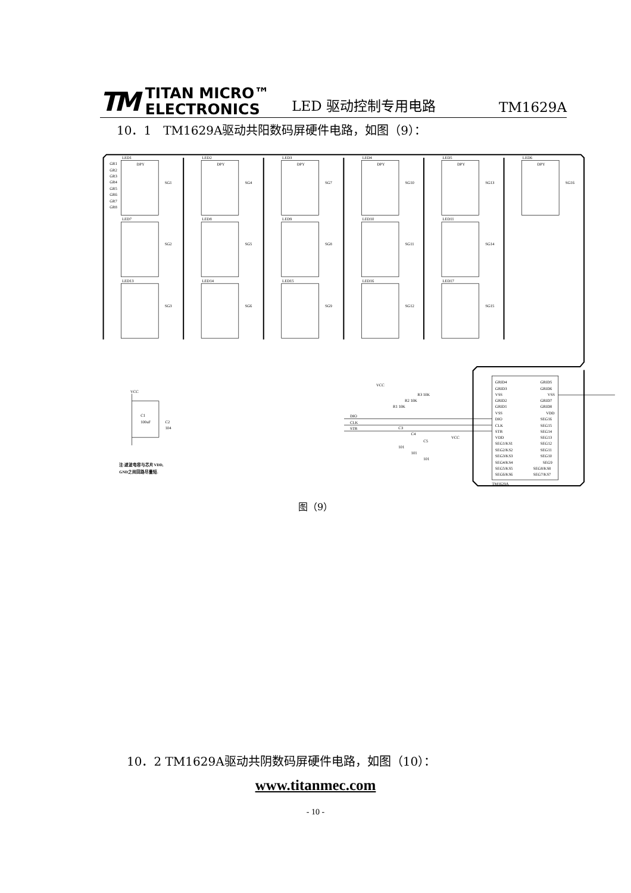TM TITAN MICRO™
ELECTRONICS
LED 驱动控制专用电路
TM1629A
10．1　TM1629A驱动共阳数码屏硬件电路，如图（9）：
LED1
LED2
LED3
LED4
LED5
LED6
LED7
LED8
LED9
LED10
LED11
LED13
LED14
LED15
LED16
LED17
DPY
DPY
DPY
DPY
DPY
DPY
SG1
SG4
SG7
SG10
SG13
SG16
SG2
SG5
SG8
SG11
SG14
SG3
SG6
SG9
SG12
SG15
GR1
GR2
GR3
GR4
GR5
GR6
GR7
GR8
GRID4
GRID3
VSS
GRID2
GRID1
VSS
DIO
CLK
STB
VDD
SEG1/KS1
SEG2/KS2
SEG3/KS3
SEG4/KS4
SEG5/KS5
SEG6/KS6
GRID5
GRID6
VSS
GRID7
GRID8
VDD
SEG16
SEG15
SEG14
SEG13
SEG12
SEG11
SEG10
SEG9
SEG8/KS8
SEG7/KS7
TM1629A
DIO
CLK
STB
VCC
VCC
R3 10K
R2 10K
R1 10K
C3
C4
C5
101
101
101
VCC
C1
100uF
C2
104
注:滤波电容与芯片VDD,
GND之间回路尽量短.
图（9）
10．2 TM1629A驱动共阴数码屏硬件电路，如图（10）：
www.titanmec.com
- 10 -